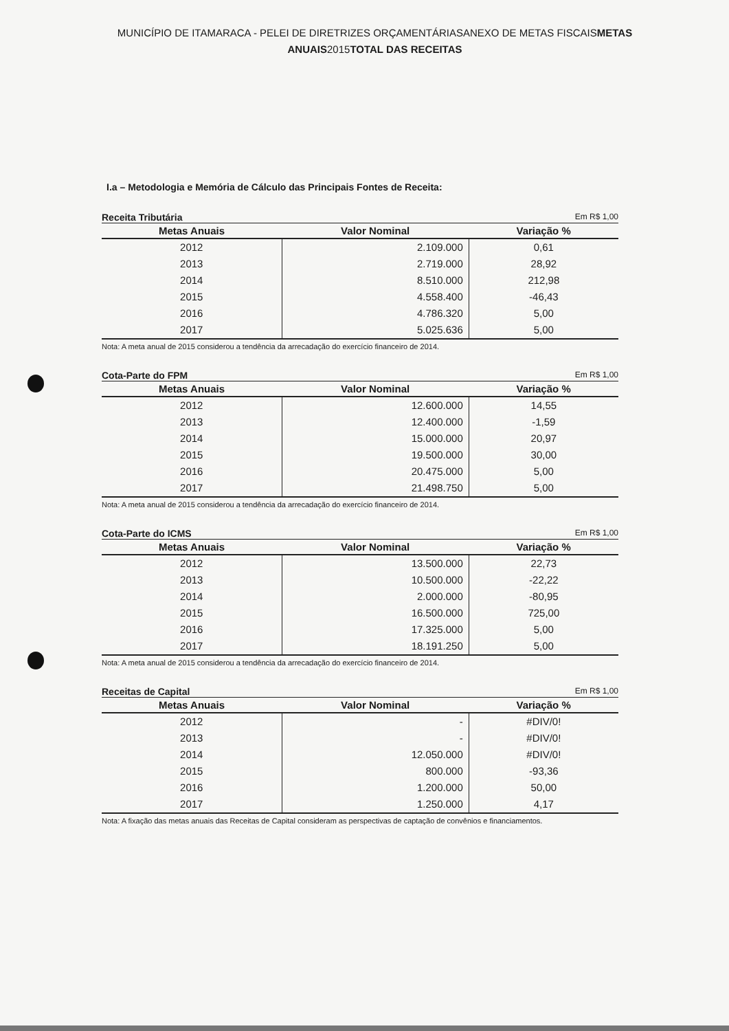MUNICÍPIO DE ITAMARACA - PELEI DE DIRETRIZES ORÇAMENTÁRIASANEXO DE METAS FISCAISMETAS
ANUAIS2015TOTAL DAS RECEITAS
I.a – Metodologia e Memória de Cálculo das Principais Fontes de Receita:
Receita Tributária Em R$ 1,00
| Metas Anuais | Valor Nominal | Variação % |
| --- | --- | --- |
| 2012 | 2.109.000 | 0,61 |
| 2013 | 2.719.000 | 28,92 |
| 2014 | 8.510.000 | 212,98 |
| 2015 | 4.558.400 | -46,43 |
| 2016 | 4.786.320 | 5,00 |
| 2017 | 5.025.636 | 5,00 |
Nota: A meta anual de 2015 considerou a tendência da arrecadação do exercício financeiro de 2014.
Cota-Parte do FPM Em R$ 1,00
| Metas Anuais | Valor Nominal | Variação % |
| --- | --- | --- |
| 2012 | 12.600.000 | 14,55 |
| 2013 | 12.400.000 | -1,59 |
| 2014 | 15.000.000 | 20,97 |
| 2015 | 19.500.000 | 30,00 |
| 2016 | 20.475.000 | 5,00 |
| 2017 | 21.498.750 | 5,00 |
Nota: A meta anual de 2015 considerou a tendência da arrecadação do exercício financeiro de 2014.
Cota-Parte do ICMS Em R$ 1,00
| Metas Anuais | Valor Nominal | Variação % |
| --- | --- | --- |
| 2012 | 13.500.000 | 22,73 |
| 2013 | 10.500.000 | -22,22 |
| 2014 | 2.000.000 | -80,95 |
| 2015 | 16.500.000 | 725,00 |
| 2016 | 17.325.000 | 5,00 |
| 2017 | 18.191.250 | 5,00 |
Nota: A meta anual de 2015 considerou a tendência da arrecadação do exercício financeiro de 2014.
Receitas de Capital Em R$ 1,00
| Metas Anuais | Valor Nominal | Variação % |
| --- | --- | --- |
| 2012 | - | #DIV/0! |
| 2013 | - | #DIV/0! |
| 2014 | 12.050.000 | #DIV/0! |
| 2015 | 800.000 | -93,36 |
| 2016 | 1.200.000 | 50,00 |
| 2017 | 1.250.000 | 4,17 |
Nota: A fixação das metas anuais das Receitas de Capital consideram as perspectivas de captação de convênios e financiamentos.